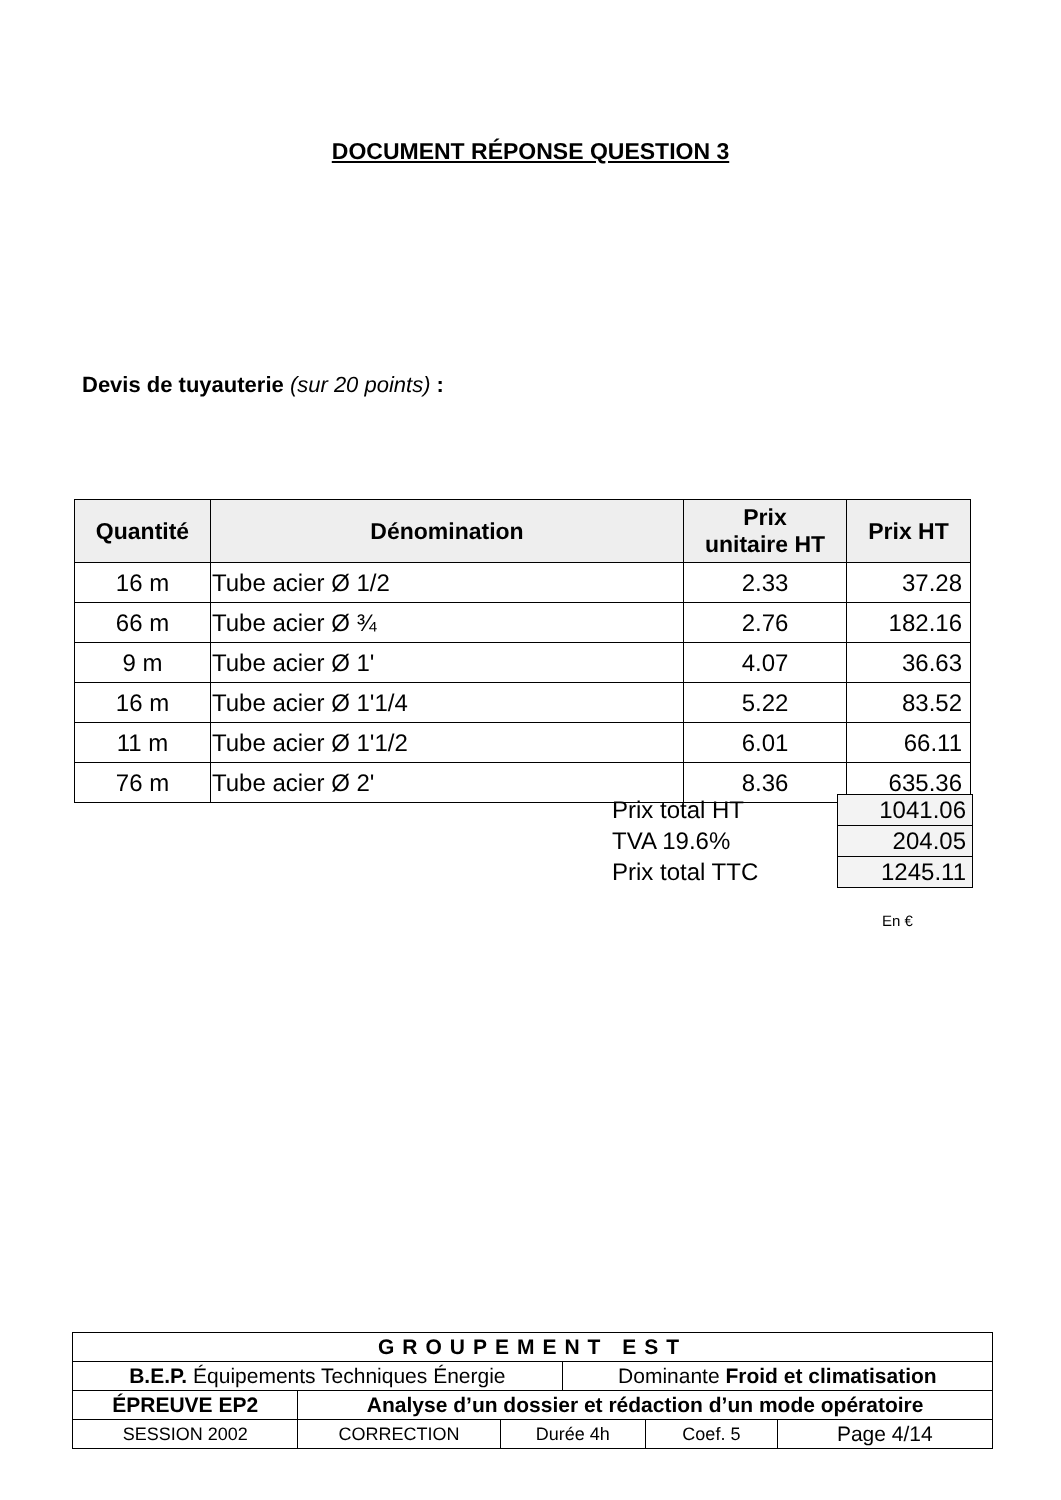DOCUMENT RÉPONSE QUESTION 3
Devis de tuyauterie (sur 20 points) :
| Quantité | Dénomination | Prix unitaire HT | Prix HT |
| --- | --- | --- | --- |
| 16 m | Tube acier Ø 1/2 | 2.33 | 37.28 |
| 66 m | Tube acier Ø ¾ | 2.76 | 182.16 |
| 9 m | Tube acier Ø 1' | 4.07 | 36.63 |
| 16 m | Tube acier Ø 1'1/4 | 5.22 | 83.52 |
| 11 m | Tube acier Ø 1'1/2 | 6.01 | 66.11 |
| 76 m | Tube acier Ø 2' | 8.36 | 635.36 |
| Prix total HT | 1041.06 |
| TVA 19.6% | 204.05 |
| Prix total TTC | 1245.11 |
En €
| GROUPEMENT EST | | | | | |
| B.E.P. Équipements Techniques Énergie | | | Dominante Froid et climatisation | | |
| ÉPREUVE EP2 | Analyse d’un dossier et rédaction d’un mode opératoire | | | | |
| SESSION 2002 | CORRECTION | Durée 4h | | Coef. 5 | Page 4/14 |